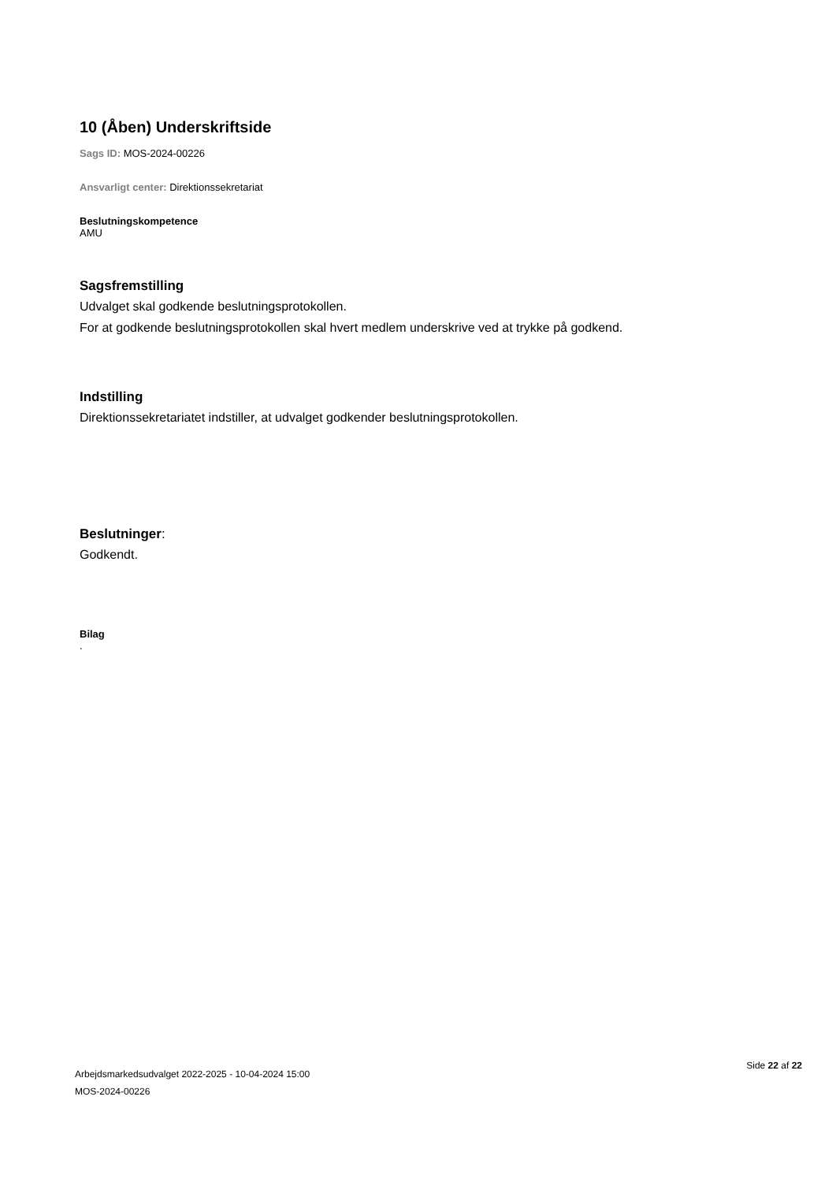10 (Åben) Underskriftside
Sags ID: MOS-2024-00226
Ansvarligt center: Direktionssekretariat
Beslutningskompetence
AMU
Sagsfremstilling
Udvalget skal godkende beslutningsprotokollen.
For at godkende beslutningsprotokollen skal hvert medlem underskrive ved at trykke på godkend.
Indstilling
Direktionssekretariatet indstiller, at udvalget godkender beslutningsprotokollen.
Beslutninger:
Godkendt.
Bilag
.
Arbejdsmarkedsudvalget 2022-2025 - 10-04-2024 15:00
MOS-2024-00226
Side 22 af 22